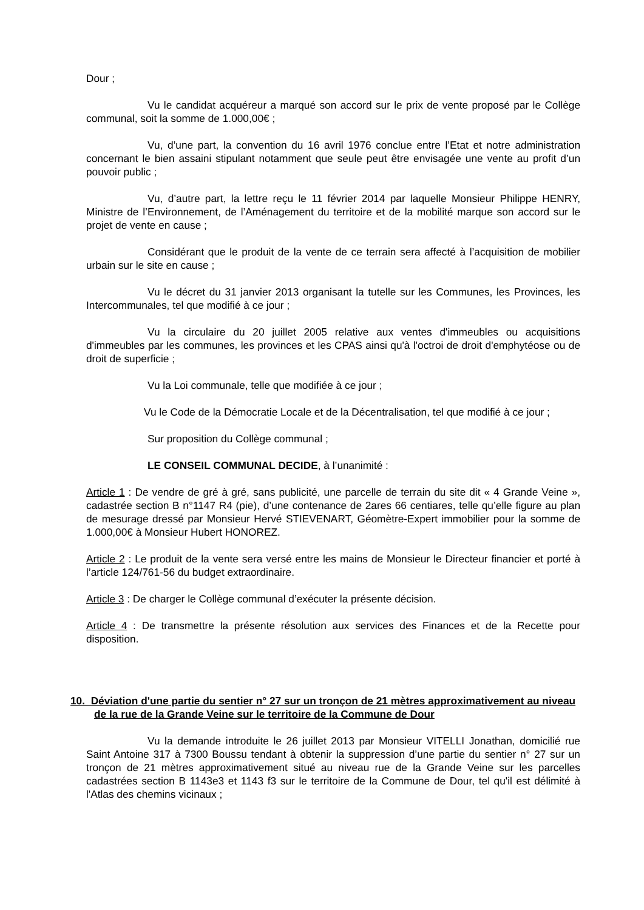Dour ;
Vu le candidat acquéreur a marqué son accord sur le prix de vente proposé par le Collège communal, soit la somme de 1.000,00€ ;
Vu, d’une part, la convention du 16 avril 1976 conclue entre l’Etat et notre administration concernant le bien assaini stipulant notamment que seule peut être envisagée une vente au profit d’un pouvoir public ;
Vu, d’autre part, la lettre reçu le 11 février 2014 par laquelle Monsieur Philippe HENRY, Ministre de l’Environnement, de l’Aménagement du territoire et de la mobilité marque son accord sur le projet de vente en cause ;
Considérant que le produit de la vente de ce terrain sera affecté à l’acquisition de mobilier urbain sur le site en cause ;
Vu le décret du 31 janvier 2013 organisant la tutelle sur les Communes, les Provinces, les Intercommunales, tel que modifié à ce jour ;
Vu la circulaire du 20 juillet 2005 relative aux ventes d'immeubles ou acquisitions d'immeubles par les communes, les provinces et les CPAS ainsi qu'à l'octroi de droit d'emphytéose ou de droit de superficie ;
Vu la Loi communale, telle que modifiée à ce jour ;
Vu le Code de la Démocratie Locale et de la Décentralisation, tel que modifié à ce jour ;
Sur proposition du Collège communal ;
LE CONSEIL COMMUNAL DECIDE, à l’unanimité :
Article 1 : De vendre de gré à gré, sans publicité, une parcelle de terrain du site dit « 4 Grande Veine », cadastrée section B n°1147 R4 (pie), d’une contenance de 2ares 66 centiares, telle qu’elle figure au plan de mesurage dressé par Monsieur Hervé STIEVENART, Géomètre-Expert immobilier pour la somme de 1.000,00€ à Monsieur Hubert HONOREZ.
Article 2 : Le produit de la vente sera versé entre les mains de Monsieur le Directeur financier et porté à l’article 124/761-56 du budget extraordinaire.
Article 3 : De charger le Collège communal d’exécuter la présente décision.
Article 4 : De transmettre la présente résolution aux services des Finances et de la Recette pour disposition.
10. Déviation d'une partie du sentier n° 27 sur un tronçon de 21 mètres approximativement au niveau de la rue de la Grande Veine sur le territoire de la Commune de Dour
Vu la demande introduite le 26 juillet 2013 par Monsieur VITELLI Jonathan, domicilié rue Saint Antoine 317 à 7300 Boussu tendant à obtenir la suppression d’une partie du sentier n° 27 sur un tronçon de 21 mètres approximativement situé au niveau rue de la Grande Veine sur les parcelles cadastrées section B 1143e3 et 1143 f3 sur le territoire de la Commune de Dour, tel qu'il est délimité à l'Atlas des chemins vicinaux ;